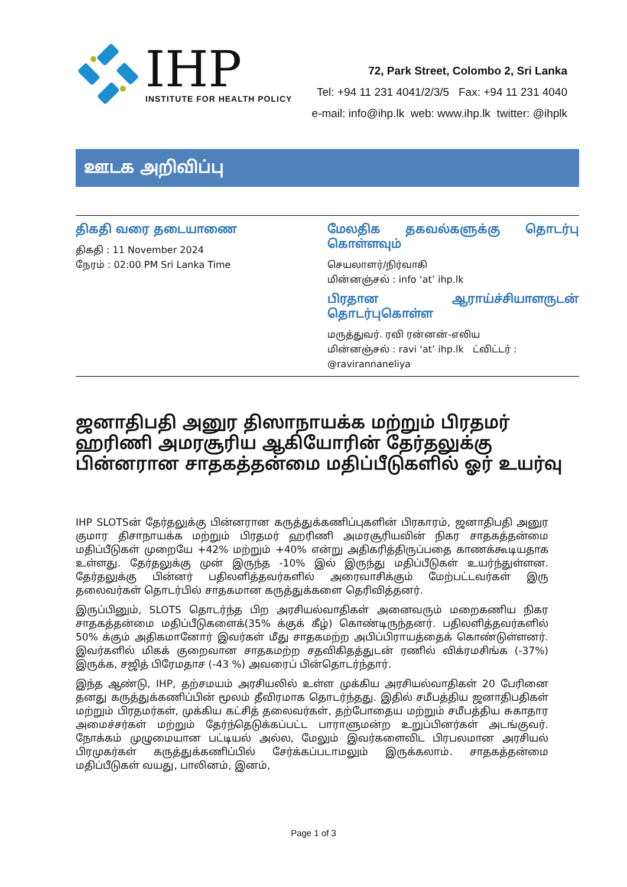IHP
INSTITUTE FOR HEALTH POLICY
72, Park Street, Colombo 2, Sri Lanka
Tel: +94 11 231 4041/2/3/5 Fax: +94 11 231 4040
e-mail: info@ihp.lk web: www.ihp.lk twitter: @ihplk
ஊடக அறிவிப்பு
திகதி வரை தடையாணை
திகதி : 11 November 2024
நேரம் : 02:00 PM Sri Lanka Time
மேலதிக தகவல்களுக்கு தொடர்பு கொள்ளவும்
செயலாளர்/நிர்வாகி
மின்னஞ்சல் : info ‘at’ ihp.lk
பிரதான ஆராய்ச்சியாளருடன் தொடர்புகொள்ள
மருத்துவர். ரவி ரன்னன்-எலிய
மின்னஞ்சல் : ravi ‘at’ ihp.lk ட்விட்டர் : @ravirannaneliya
ஜனாதிபதி அனுர திஸாநாயக்க மற்றும் பிரதமர் ஹரிணி அமரசூரிய ஆகியோரின் தேர்தலுக்கு பின்னரான சாதகத்தன்மை மதிப்பீடுகளில் ஓர் உயர்வு
IHP SLOTSன் தேர்தலுக்கு பின்னரான கருத்துக்கணிப்புகளின் பிரகாரம், ஜனாதிபதி அனுர குமார திசாநாயக்க மற்றும் பிரதமர் ஹரிணி அமரசூரியவின் நிகர சாதகத்தன்மை மதிப்பீடுகள் முறையே +42% மற்றும் +40% என்று அதிகரித்திருப்பதை காணக்கூடியதாக உள்ளது. தேர்தலுக்கு முன் இருந்த -10% இல் இருந்து மதிப்பீடுகள் உயர்ந்துள்ளன. தேர்தலுக்கு பின்னர் பதிலளித்தவர்களில் அரைவாசிக்கும் மேற்பட்டவர்கள் இரு தலைவர்கள் தொடர்பில் சாதகமான கருத்துக்களை தெரிவித்தனர்.
இருப்பினும், SLOTS தொடர்ந்த பிற அரசியல்வாதிகள் அனைவரும் மறைகணிய நிகர சாதகத்தன்மை மதிப்பீடுகளைக்(35% க்குக் கீழ்) கொண்டிருந்தனர். பதிலளித்தவர்களில் 50% க்கும் அதிகமானோர் இவர்கள் மீது சாதகமற்ற அபிப்பிராயத்தைக் கொண்டுள்ளனர். இவர்களில் மிகக் குறைவான சாதகமற்ற சதவிகிதத்துடன் ரணில் விக்ரமசிங்க (-37%) இருக்க, சஜித் பிரேமதாச (-43 %) அவரைப் பின்தொடர்ந்தார்.
இந்த ஆண்டு, IHP, தற்சமயம் அரசியலில் உள்ள முக்கிய அரசியல்வாதிகள் 20 பேரினை தனது கருத்துக்கணிப்பின் மூலம் தீவிரமாக தொடர்ந்தது. இதில் சமீபத்திய ஜனாதிபதிகள் மற்றும் பிரதமர்கள், முக்கிய கட்சித் தலைவர்கள், தற்போதைய மற்றும் சமீபத்திய சுகாதார அமைச்சர்கள் மற்றும் தேர்ந்தெடுக்கப்பட்ட பாராளுமன்ற உறுப்பினர்கள் அடங்குவர். நோக்கம் முழுமையான பட்டியல் அல்ல, மேலும் இவர்களைவிட பிரபலமான அரசியல் பிரமுகர்கள் கருத்துக்கணிப்பில் சேர்க்கப்படாமலும் இருக்கலாம். சாதகத்தன்மை மதிப்பீடுகள் வயது, பாலினம், இனம்,
Page 1 of 3